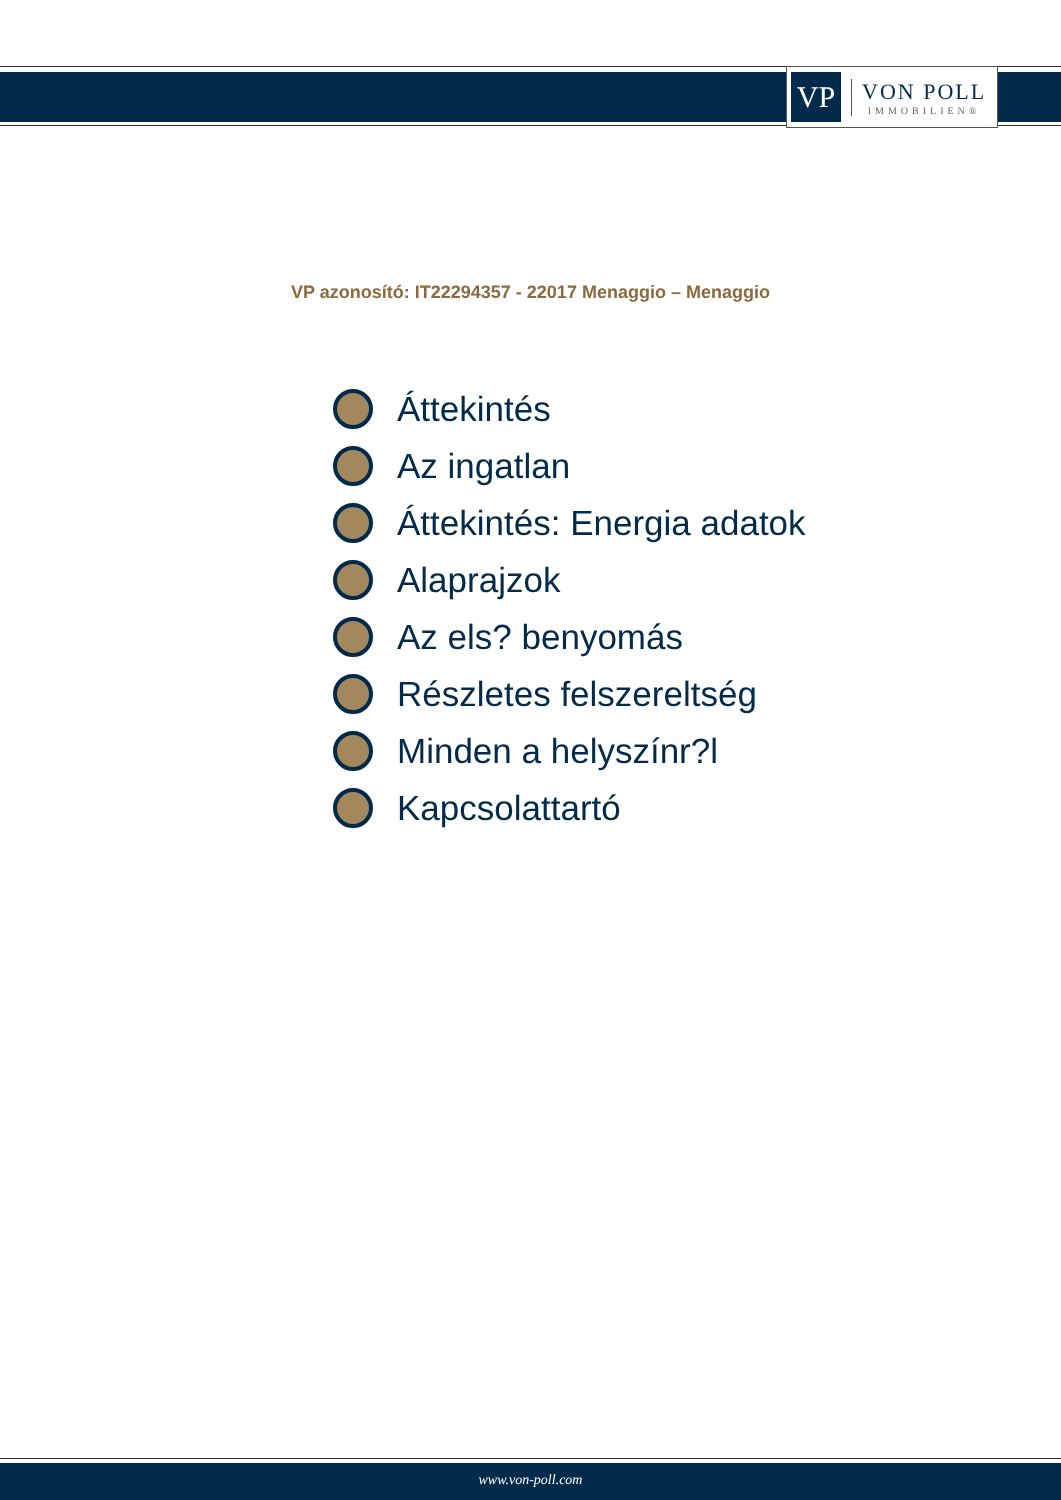VP
VON POLL
IMMOBILIEN®
VP azonosító: IT22294357 - 22017 Menaggio – Menaggio
Áttekintés
Az ingatlan
Áttekintés: Energia adatok
Alaprajzok
Az els? benyomás
Részletes felszereltség
Minden a helyszínr?l
Kapcsolattartó
www.von-poll.com